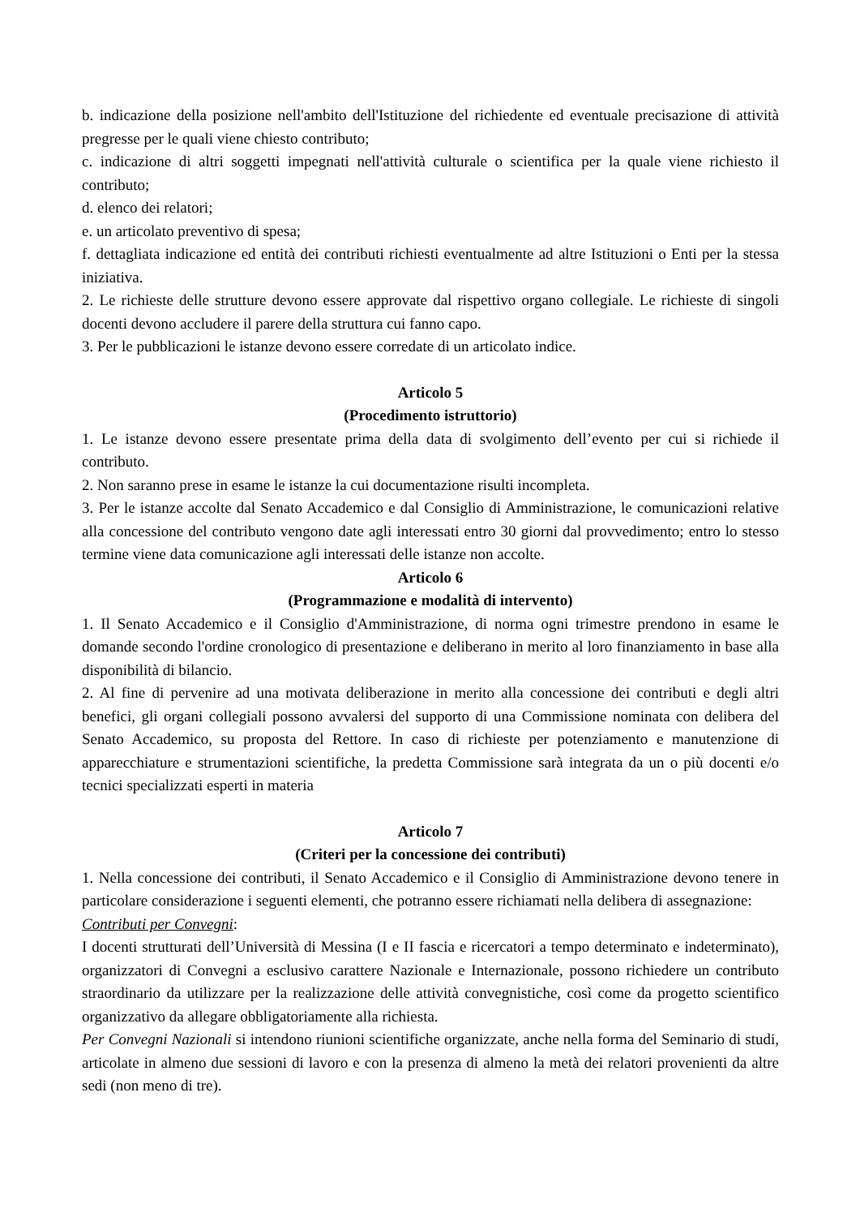b. indicazione della posizione nell'ambito dell'Istituzione del richiedente ed eventuale precisazione di attività pregresse per le quali viene chiesto contributo;
c. indicazione di altri soggetti impegnati nell'attività culturale o scientifica per la quale viene richiesto il contributo;
d. elenco dei relatori;
e. un articolato preventivo di spesa;
f. dettagliata indicazione ed entità dei contributi richiesti eventualmente ad altre Istituzioni o Enti per la stessa iniziativa.
2. Le richieste delle strutture devono essere approvate dal rispettivo organo collegiale. Le richieste di singoli docenti devono accludere il parere della struttura cui fanno capo.
3. Per le pubblicazioni le istanze devono essere corredate di un articolato indice.
Articolo 5
(Procedimento istruttorio)
1. Le istanze devono essere presentate prima della data di svolgimento dell’evento per cui si richiede il contributo.
2. Non saranno prese in esame le istanze la cui documentazione risulti incompleta.
3. Per le istanze accolte dal Senato Accademico e dal Consiglio di Amministrazione, le comunicazioni relative alla concessione del contributo vengono date agli interessati entro 30 giorni dal provvedimento; entro lo stesso termine viene data comunicazione agli interessati delle istanze non accolte.
Articolo 6
(Programmazione e modalità di intervento)
1. Il Senato Accademico e il Consiglio d'Amministrazione, di norma ogni trimestre prendono in esame le domande secondo l'ordine cronologico di presentazione e deliberano in merito al loro finanziamento in base alla disponibilità di bilancio.
2. Al fine di pervenire ad una motivata deliberazione in merito alla concessione dei contributi e degli altri benefici, gli organi collegiali possono avvalersi del supporto di una Commissione nominata con delibera del Senato Accademico, su proposta del Rettore. In caso di richieste per potenziamento e manutenzione di apparecchiature e strumentazioni scientifiche, la predetta Commissione sarà integrata da un o più docenti e/o tecnici specializzati esperti in materia
Articolo 7
(Criteri per la concessione dei contributi)
1. Nella concessione dei contributi, il Senato Accademico e il Consiglio di Amministrazione devono tenere in particolare considerazione i seguenti elementi, che potranno essere richiamati nella delibera di assegnazione:
Contributi per Convegni:
I docenti strutturati dell’Università di Messina (I e II fascia e ricercatori a tempo determinato e indeterminato), organizzatori di Convegni a esclusivo carattere Nazionale e Internazionale, possono richiedere un contributo straordinario da utilizzare per la realizzazione delle attività convegnistiche, così come da progetto scientifico organizzativo da allegare obbligatoriamente alla richiesta.
Per Convegni Nazionali si intendono riunioni scientifiche organizzate, anche nella forma del Seminario di studi, articolate in almeno due sessioni di lavoro e con la presenza di almeno la metà dei relatori provenienti da altre sedi (non meno di tre).